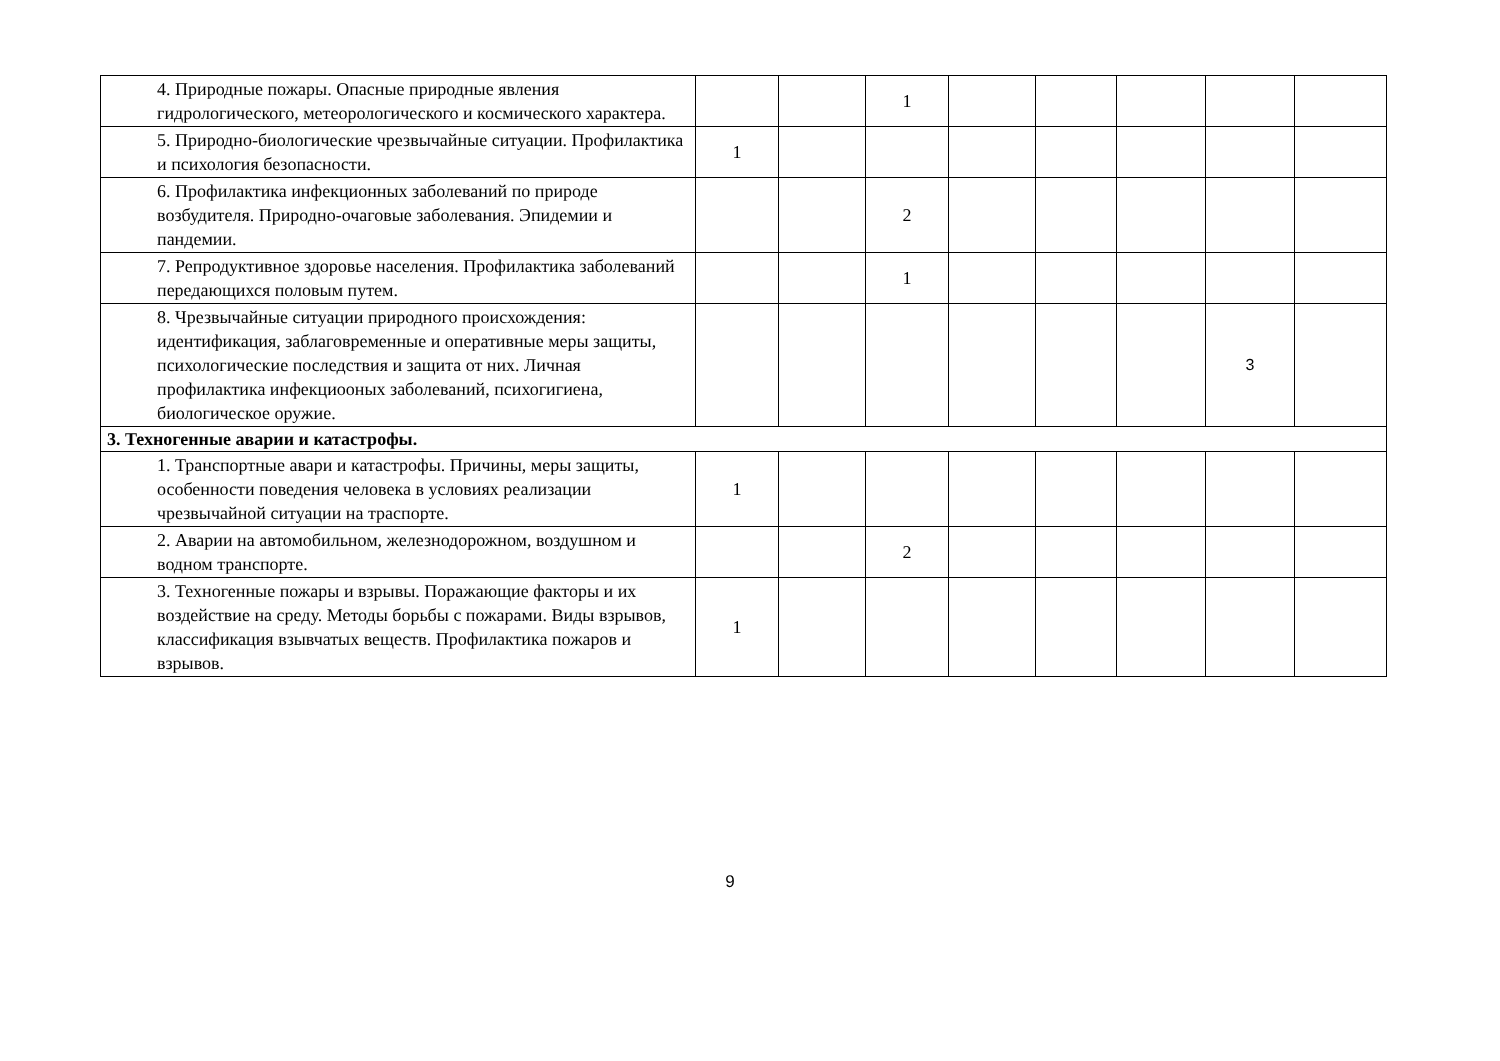| 4. Природные пожары. Опасные природные явления гидрологического, метеорологического и космического характера. | | | 1 | | | | | |
| 5. Природно-биологические чрезвычайные ситуации. Профилактика и психология безопасности. | 1 | | | | | | | |
| 6. Профилактика инфекционных заболеваний по природе возбудителя. Природно-очаговые заболевания. Эпидемии и пандемии. | | | 2 | | | | | |
| 7. Репродуктивное здоровье населения. Профилактика заболеваний передающихся половым путем. | | | 1 | | | | | |
| 8. Чрезвычайные ситуации природного происхождения: идентификация, заблаговременные и оперативные меры защиты, психологические последствия и защита от них. Личная профилактика инфекциооных заболеваний, психогигиена, биологическое оружие. | | | | | | | 3 | |
| 3. Техногенные аварии и катастрофы. | | | | | | | | |
| 1. Транспортные авари и катастрофы. Причины, меры защиты, особенности поведения человека в условиях реализации чрезвычайной ситуации на траспорте. | 1 | | | | | | | |
| 2. Аварии на автомобильном, железнодорожном, воздушном и водном транспорте. | | | 2 | | | | | |
| 3. Техногенные пожары и взрывы. Поражающие факторы и их воздействие на среду. Методы борьбы с пожарами. Виды взрывов, классификация взывчатых веществ. Профилактика пожаров и взрывов. | 1 | | | | | | | |
9